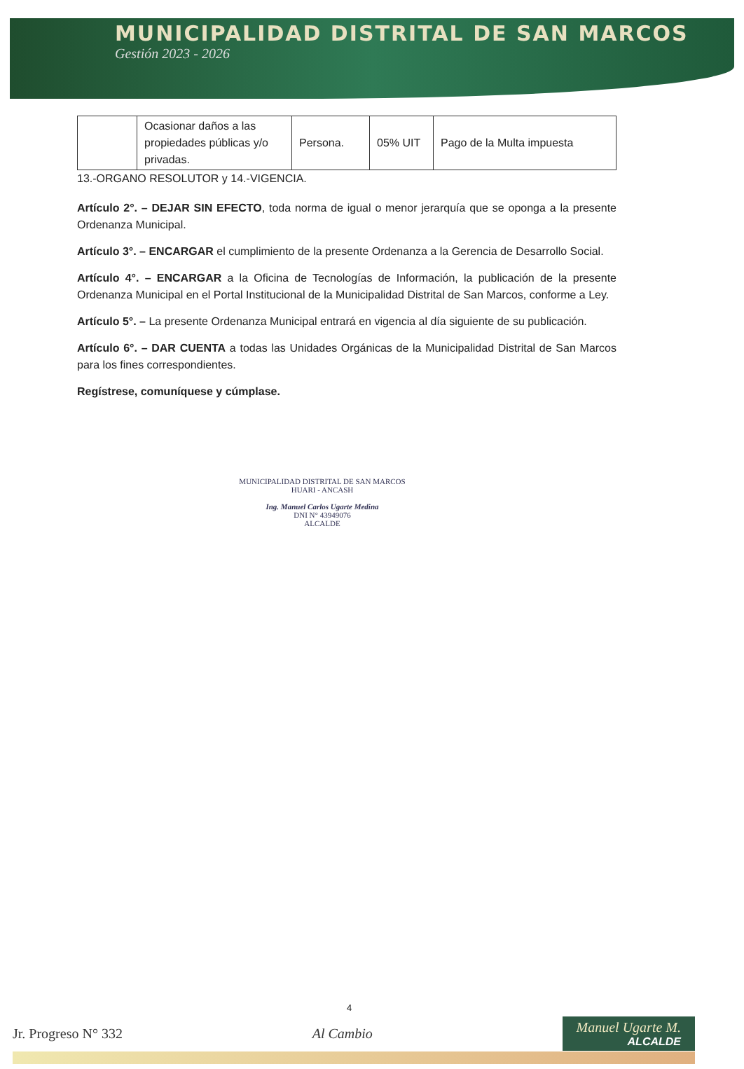MUNICIPALIDAD DISTRITAL DE SAN MARCOS
Gestión 2023 - 2026
| | Ocasionar daños a las propiedades públicas y/o privadas. | Persona. | 05% UIT | Pago de la Multa impuesta |
13.-ORGANO RESOLUTOR y 14.-VIGENCIA.
Artículo 2°. – DEJAR SIN EFECTO, toda norma de igual o menor jerarquía que se oponga a la presente Ordenanza Municipal.
Artículo 3°. – ENCARGAR el cumplimiento de la presente Ordenanza a la Gerencia de Desarrollo Social.
Artículo 4°. – ENCARGAR a la Oficina de Tecnologías de Información, la publicación de la presente Ordenanza Municipal en el Portal Institucional de la Municipalidad Distrital de San Marcos, conforme a Ley.
Artículo 5°. – La presente Ordenanza Municipal entrará en vigencia al día siguiente de su publicación.
Artículo 6°. – DAR CUENTA a todas las Unidades Orgánicas de la Municipalidad Distrital de San Marcos para los fines correspondientes.
Regístrese, comuníquese y cúmplase.
MUNICIPALIDAD DISTRITAL DE SAN MARCOS
HUARI - ANCASH
Ing. Manuel Carlos Ugarte Medina
DNI N° 43949076
ALCALDE
4
Jr. Progreso N° 332 Al Cambio
Manuel Ugarte M.
ALCALDE